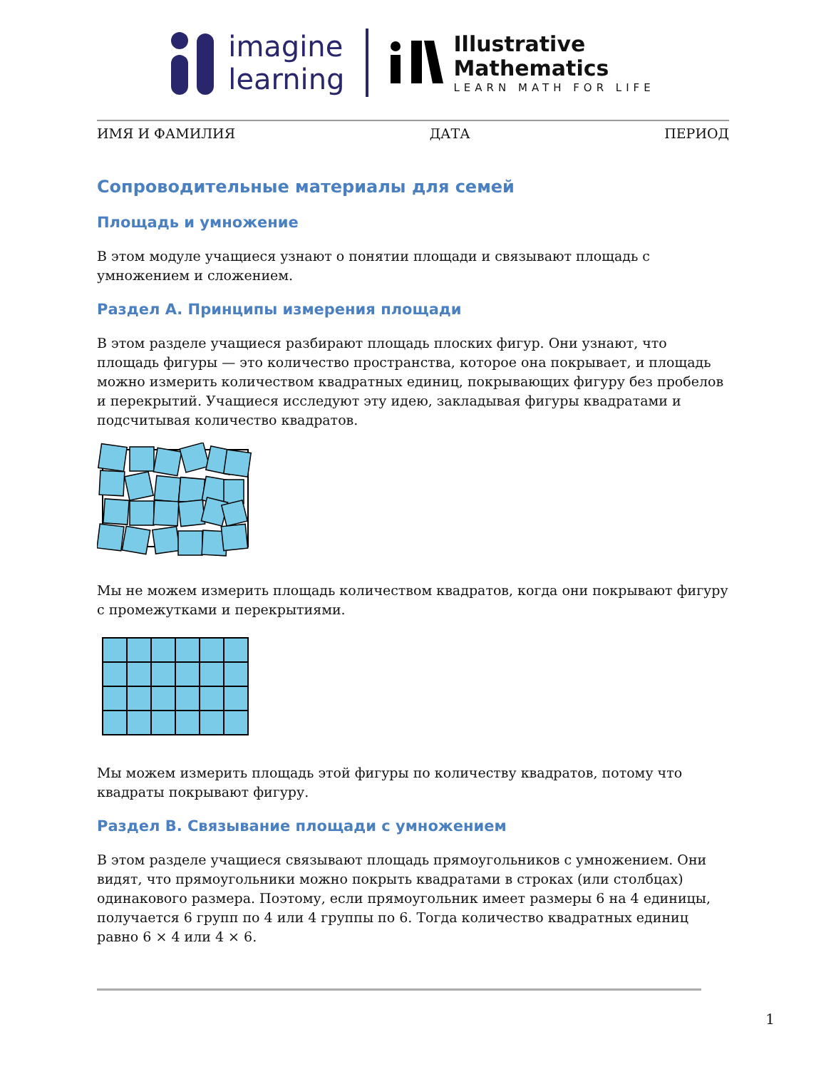imagine
learning
Illustrative
Mathematics
LEARN MATH FOR LIFE
ИМЯ И ФАМИЛИЯ ДАТА ПЕРИОД
Сопроводительные материалы для семей
Площадь и умножение
В этом модуле учащиеся узнают о понятии площади и связывают площадь с умножением и сложением.
Раздел A. Принципы измерения площади
В этом разделе учащиеся разбирают площадь плоских фигур. Они узнают, что площадь фигуры — это количество пространства, которое она покрывает, и площадь можно измерить количеством квадратных единиц, покрывающих фигуру без пробелов и перекрытий. Учащиеся исследуют эту идею, закладывая фигуры квадратами и подсчитывая количество квадратов.
Мы не можем измерить площадь количеством квадратов, когда они покрывают фигуру с промежутками и перекрытиями.
Мы можем измерить площадь этой фигуры по количеству квадратов, потому что квадраты покрывают фигуру.
Раздел B. Связывание площади с умножением
В этом разделе учащиеся связывают площадь прямоугольников с умножением. Они видят, что прямоугольники можно покрыть квадратами в строках (или столбцах) одинакового размера. Поэтому, если прямоугольник имеет размеры 6 на 4 единицы, получается 6 групп по 4 или 4 группы по 6. Тогда количество квадратных единиц равно 6 × 4 или 4 × 6.
1